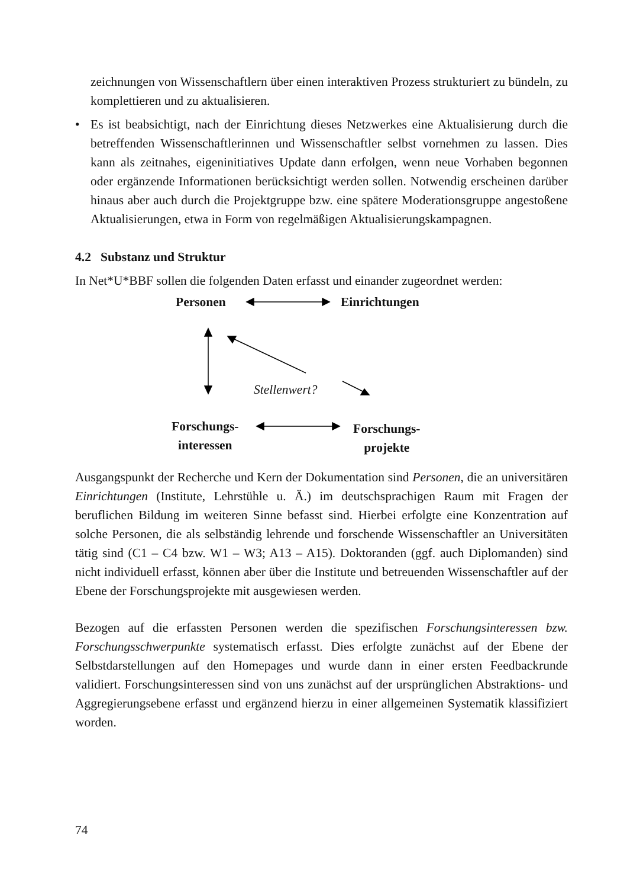zeichnungen von Wissenschaftlern über einen interaktiven Prozess strukturiert zu bündeln, zu komplettieren und zu aktualisieren.
• Es ist beabsichtigt, nach der Einrichtung dieses Netzwerkes eine Aktualisierung durch die betreffenden Wissenschaftlerinnen und Wissenschaftler selbst vornehmen zu lassen. Dies kann als zeitnahes, eigeninitiatives Update dann erfolgen, wenn neue Vorhaben begonnen oder ergänzende Informationen berücksichtigt werden sollen. Notwendig erscheinen darüber hinaus aber auch durch die Projektgruppe bzw. eine spätere Moderationsgruppe angestoßene Aktualisierungen, etwa in Form von regelmäßigen Aktualisierungskampagnen.
4.2 Substanz und Struktur
In Net*U*BBF sollen die folgenden Daten erfasst und einander zugeordnet werden:
Personen Einrichtungen
Stellenwert?
Forschungs-
interessen
Forschungs-
projekte
Ausgangspunkt der Recherche und Kern der Dokumentation sind Personen, die an universitären Einrichtungen (Institute, Lehrstühle u. Ä.) im deutschsprachigen Raum mit Fragen der beruflichen Bildung im weiteren Sinne befasst sind. Hierbei erfolgte eine Konzentration auf solche Personen, die als selbständig lehrende und forschende Wissenschaftler an Universitäten tätig sind (C1 – C4 bzw. W1 – W3; A13 – A15). Doktoranden (ggf. auch Diplomanden) sind nicht individuell erfasst, können aber über die Institute und betreuenden Wissenschaftler auf der Ebene der Forschungsprojekte mit ausgewiesen werden.
Bezogen auf die erfassten Personen werden die spezifischen Forschungsinteressen bzw. Forschungsschwerpunkte systematisch erfasst. Dies erfolgte zunächst auf der Ebene der Selbstdarstellungen auf den Homepages und wurde dann in einer ersten Feedbackrunde validiert. Forschungsinteressen sind von uns zunächst auf der ursprünglichen Abstraktions- und Aggregierungsebene erfasst und ergänzend hierzu in einer allgemeinen Systematik klassifiziert worden.
74